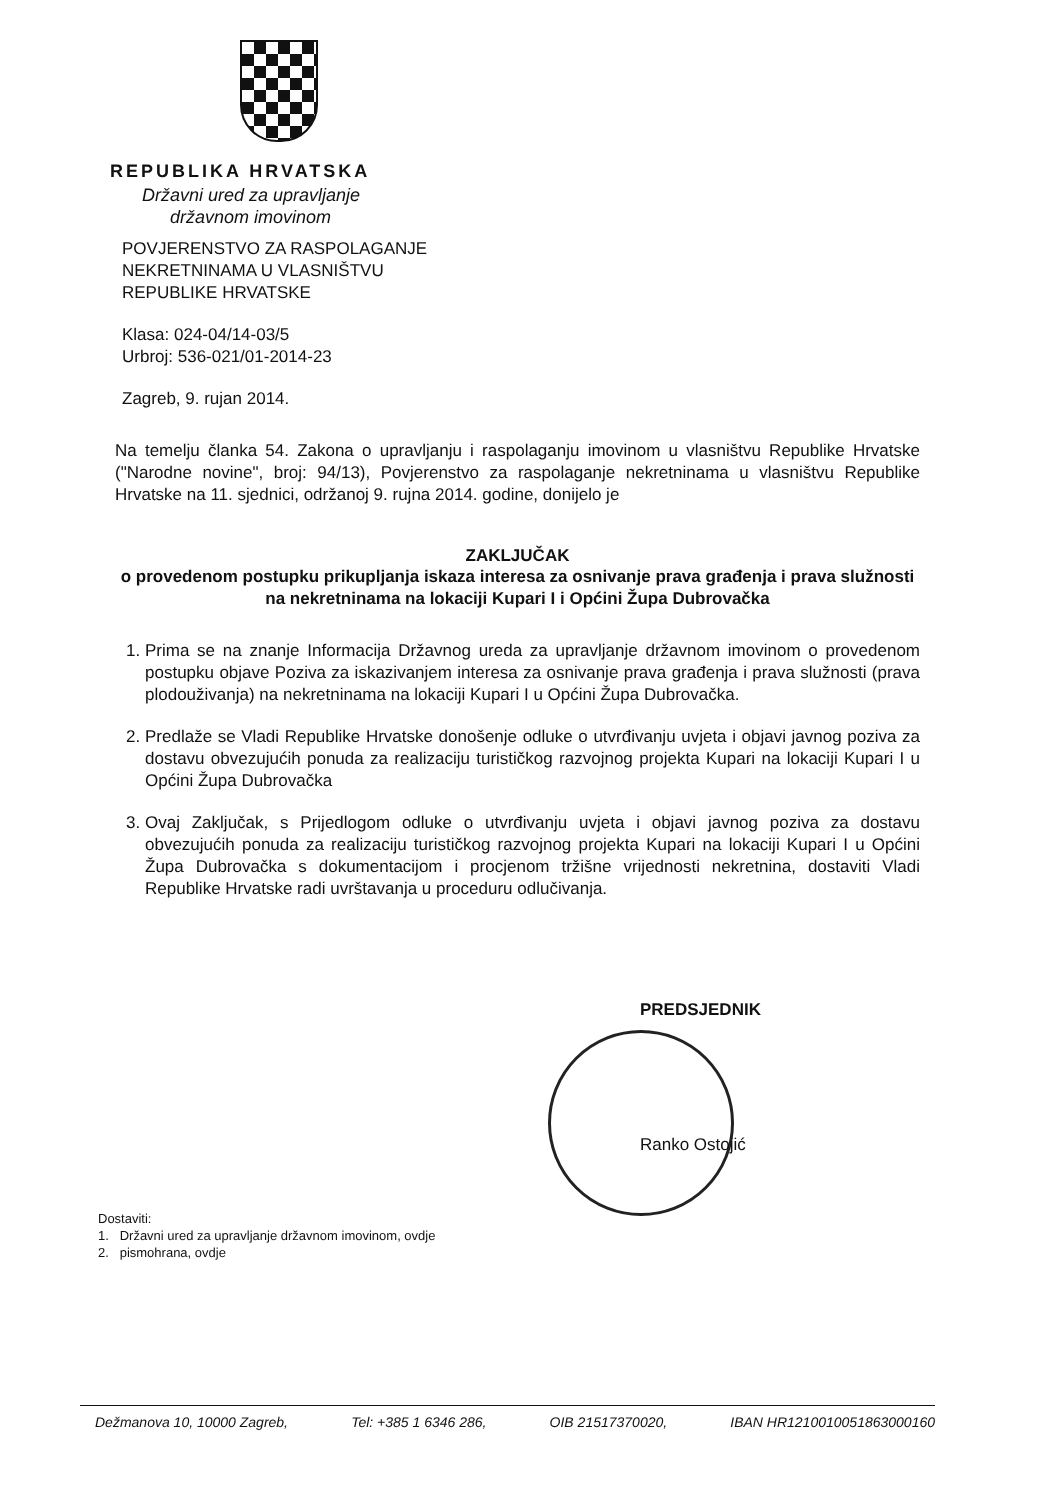REPUBLIKA HRVATSKA
Državni ured za upravljanje
državnom imovinom
POVJERENSTVO ZA RASPOLAGANJE
NEKRETNINAMA U VLASNIŠTVU
REPUBLIKE HRVATSKE
Klasa: 024-04/14-03/5
Urbroj: 536-021/01-2014-23
Zagreb, 9. rujan 2014.
Na temelju članka 54. Zakona o upravljanju i raspolaganju imovinom u vlasništvu Republike Hrvatske ("Narodne novine", broj: 94/13), Povjerenstvo za raspolaganje nekretninama u vlasništvu Republike Hrvatske na 11. sjednici, održanoj 9. rujna 2014. godine, donijelo je
ZAKLJUČAK
o provedenom postupku prikupljanja iskaza interesa za osnivanje prava građenja i prava služnosti na nekretninama na lokaciji Kupari I i Općini Župa Dubrovačka
1. Prima se na znanje Informacija Državnog ureda za upravljanje državnom imovinom o provedenom postupku objave Poziva za iskazivanjem interesa za osnivanje prava građenja i prava služnosti (prava plodouživanja) na nekretninama na lokaciji Kupari I u Općini Župa Dubrovačka.
2. Predlaže se Vladi Republike Hrvatske donošenje odluke o utvrđivanju uvjeta i objavi javnog poziva za dostavu obvezujućih ponuda za realizaciju turističkog razvojnog projekta Kupari na lokaciji Kupari I u Općini Župa Dubrovačka
3. Ovaj Zaključak, s Prijedlogom odluke o utvrđivanju uvjeta i objavi javnog poziva za dostavu obvezujućih ponuda za realizaciju turističkog razvojnog projekta Kupari na lokaciji Kupari I u Općini Župa Dubrovačka s dokumentacijom i procjenom tržišne vrijednosti nekretnina, dostaviti Vladi Republike Hrvatske radi uvrštavanja u proceduru odlučivanja.
PREDSJEDNIK
Ranko Ostojić
Dostaviti:
1. Državni ured za upravljanje državnom imovinom, ovdje
2. pismohrana, ovdje
Dežmanova 10, 10000 Zagreb, Tel: +385 1 6346 286, OIB 21517370020, IBAN HR1210010051863000160